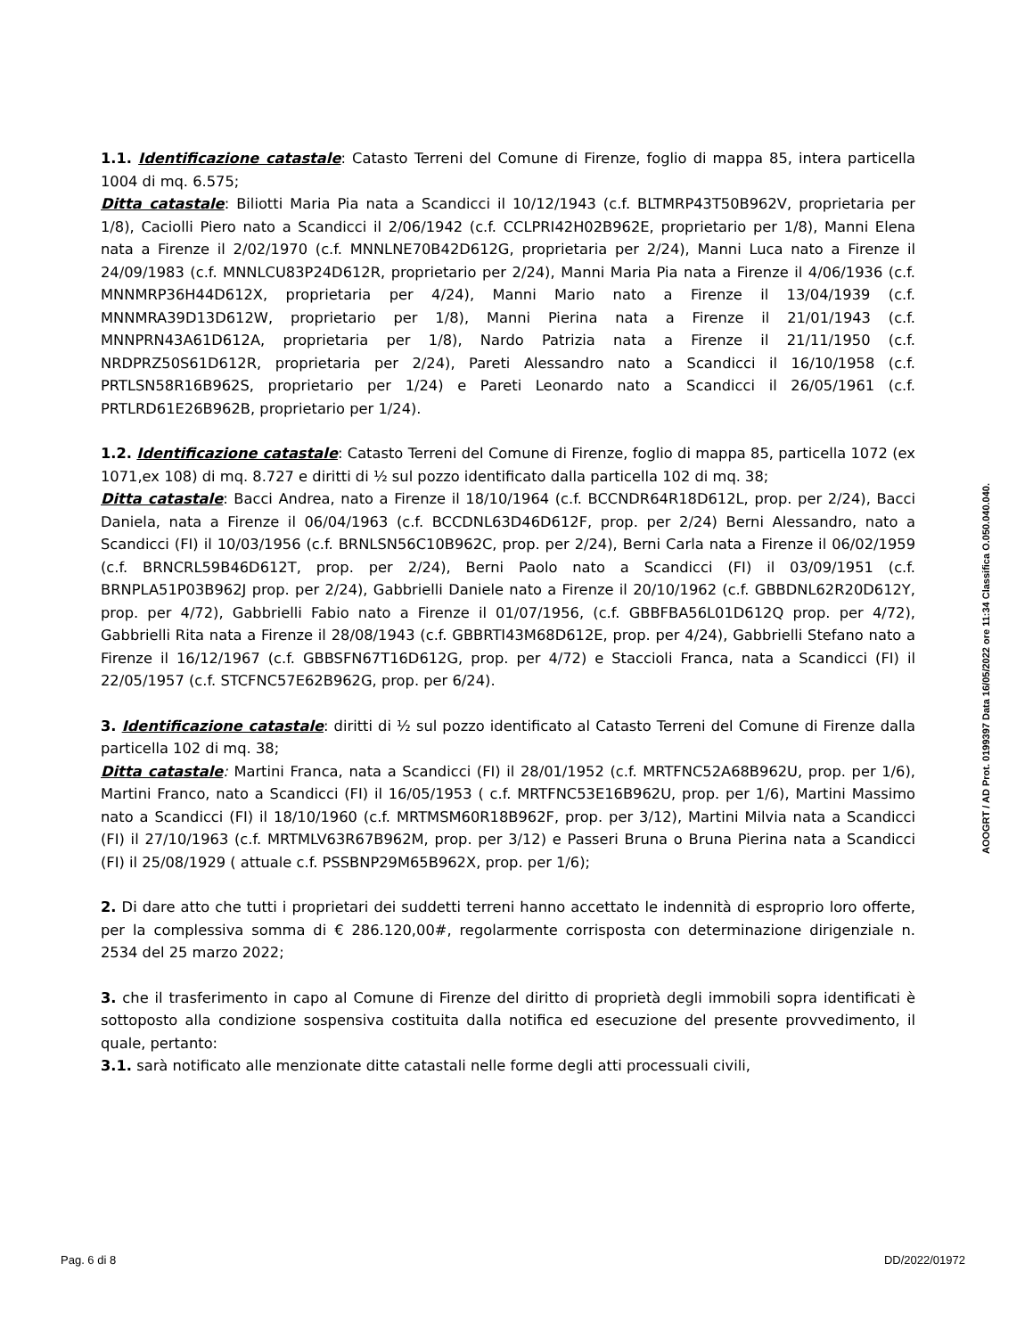1.1. Identificazione catastale: Catasto Terreni del Comune di Firenze, foglio di mappa 85, intera particella 1004 di mq. 6.575;
Ditta catastale: Biliotti Maria Pia nata a Scandicci il 10/12/1943 (c.f. BLTMRP43T50B962V, proprietaria per 1/8), Caciolli Piero nato a Scandicci il 2/06/1942 (c.f. CCLPRI42H02B962E, proprietario per 1/8), Manni Elena nata a Firenze il 2/02/1970 (c.f. MNNLNE70B42D612G, proprietaria per 2/24), Manni Luca nato a Firenze il 24/09/1983 (c.f. MNNLCU83P24D612R, proprietario per 2/24), Manni Maria Pia nata a Firenze il 4/06/1936 (c.f. MNNMRP36H44D612X, proprietaria per 4/24), Manni Mario nato a Firenze il 13/04/1939 (c.f. MNNMRA39D13D612W, proprietario per 1/8), Manni Pierina nata a Firenze il 21/01/1943 (c.f. MNNPRN43A61D612A, proprietaria per 1/8), Nardo Patrizia nata a Firenze il 21/11/1950 (c.f. NRDPRZ50S61D612R, proprietaria per 2/24), Pareti Alessandro nato a Scandicci il 16/10/1958 (c.f. PRTLSN58R16B962S, proprietario per 1/24) e Pareti Leonardo nato a Scandicci il 26/05/1961 (c.f. PRTLRD61E26B962B, proprietario per 1/24).
1.2. Identificazione catastale: Catasto Terreni del Comune di Firenze, foglio di mappa 85, particella 1072 (ex 1071,ex 108) di mq. 8.727 e diritti di ½ sul pozzo identificato dalla particella 102 di mq. 38;
Ditta catastale: Bacci Andrea, nato a Firenze il 18/10/1964 (c.f. BCCNDR64R18D612L, prop. per 2/24), Bacci Daniela, nata a Firenze il 06/04/1963 (c.f. BCCDNL63D46D612F, prop. per 2/24) Berni Alessandro, nato a Scandicci (FI) il 10/03/1956 (c.f. BRNLSN56C10B962C, prop. per 2/24), Berni Carla nata a Firenze il 06/02/1959 (c.f. BRNCRL59B46D612T, prop. per 2/24), Berni Paolo nato a Scandicci (FI) il 03/09/1951 (c.f. BRNPLA51P03B962J prop. per 2/24), Gabbrielli Daniele nato a Firenze il 20/10/1962 (c.f. GBBDNL62R20D612Y, prop. per 4/72), Gabbrielli Fabio nato a Firenze il 01/07/1956, (c.f. GBBFBA56L01D612Q prop. per 4/72), Gabbrielli Rita nata a Firenze il 28/08/1943 (c.f. GBBRTI43M68D612E, prop. per 4/24), Gabbrielli Stefano nato a Firenze il 16/12/1967 (c.f. GBBSFN67T16D612G, prop. per 4/72) e Staccioli Franca, nata a Scandicci (FI) il 22/05/1957 (c.f. STCFNC57E62B962G, prop. per 6/24).
3. Identificazione catastale: diritti di ½ sul pozzo identificato al Catasto Terreni del Comune di Firenze dalla particella 102 di mq. 38;
Ditta catastale: Martini Franca, nata a Scandicci (FI) il 28/01/1952 (c.f. MRTFNC52A68B962U, prop. per 1/6), Martini Franco, nato a Scandicci (FI) il 16/05/1953 ( c.f. MRTFNC53E16B962U, prop. per 1/6), Martini Massimo nato a Scandicci (FI) il 18/10/1960 (c.f. MRTMSM60R18B962F, prop. per 3/12), Martini Milvia nata a Scandicci (FI) il 27/10/1963 (c.f. MRTMLV63R67B962M, prop. per 3/12) e Passeri Bruna o Bruna Pierina nata a Scandicci (FI) il 25/08/1929 ( attuale c.f. PSSBNP29M65B962X, prop. per 1/6);
2. Di dare atto che tutti i proprietari dei suddetti terreni hanno accettato le indennità di esproprio loro offerte, per la complessiva somma di € 286.120,00#, regolarmente corrisposta con determinazione dirigenziale n. 2534 del 25 marzo 2022;
3. che il trasferimento in capo al Comune di Firenze del diritto di proprietà degli immobili sopra identificati è sottoposto alla condizione sospensiva costituita dalla notifica ed esecuzione del presente provvedimento, il quale, pertanto:
3.1. sarà notificato alle menzionate ditte catastali nelle forme degli atti processuali civili,
AOOGRT / AD Prot. 0199397 Data 16/05/2022 ore 11:34 Classifica O.050.040.040.
Pag. 6 di 8 DD/2022/01972